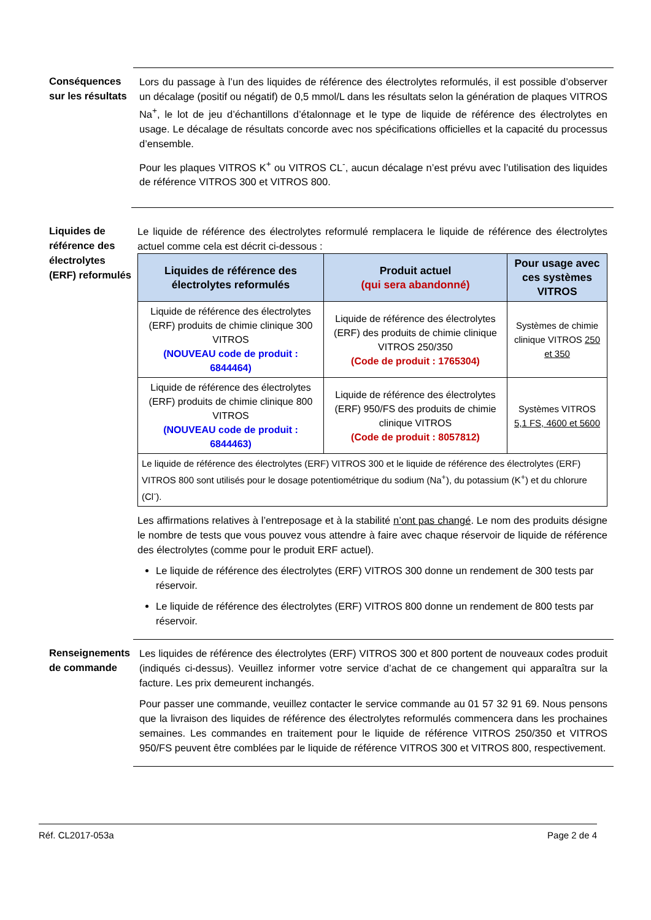Conséquences sur les résultats
Lors du passage à l’un des liquides de référence des électrolytes reformulés, il est possible d’observer un décalage (positif ou négatif) de 0,5 mmol/L dans les résultats selon la génération de plaques VITROS Na<sup>+</sup>, le lot de jeu d’échantillons d’étalonnage et le type de liquide de référence des électrolytes en usage. Le décalage de résultats concorde avec nos spécifications officielles et la capacité du processus d’ensemble.
Pour les plaques VITROS K<sup>+</sup> ou VITROS CL<sup>-</sup>, aucun décalage n’est prévu avec l’utilisation des liquides de référence VITROS 300 et VITROS 800.
Liquides de référence des électrolytes (ERF) reformulés
Le liquide de référence des électrolytes reformulé remplacera le liquide de référence des électrolytes actuel comme cela est décrit ci-dessous :
| Liquides de référence des électrolytes reformulés | Produit actuel (qui sera abandonné) | Pour usage avec ces systèmes VITROS |
| --- | --- | --- |
| Liquide de référence des électrolytes (ERF) produits de chimie clinique 300 VITROS (NOUVEAU code de produit : 6844464) | Liquide de référence des électrolytes (ERF) des produits de chimie clinique VITROS 250/350 (Code de produit : 1765304) | Systèmes de chimie clinique VITROS 250 et 350 |
| Liquide de référence des électrolytes (ERF) produits de chimie clinique 800 VITROS (NOUVEAU code de produit : 6844463) | Liquide de référence des électrolytes (ERF) 950/FS des produits de chimie clinique VITROS (Code de produit : 8057812) | Systèmes VITROS 5,1 FS, 4600 et 5600 |
| Le liquide de référence des électrolytes (ERF) VITROS 300 et le liquide de référence des électrolytes (ERF) VITROS 800 sont utilisés pour le dosage potentiométrique du sodium (Na<sup>+</sup>), du potassium (K<sup>+</sup>) et du chlorure (Cl<sup>-</sup>). | | |
Les affirmations relatives à l’entreposage et à la stabilité n’ont pas changé. Le nom des produits désigne le nombre de tests que vous pouvez vous attendre à faire avec chaque réservoir de liquide de référence des électrolytes (comme pour le produit ERF actuel).
Le liquide de référence des électrolytes (ERF) VITROS 300 donne un rendement de 300 tests par réservoir.
Le liquide de référence des électrolytes (ERF) VITROS 800 donne un rendement de 800 tests par réservoir.
Renseignements de commande
Les liquides de référence des électrolytes (ERF) VITROS 300 et 800 portent de nouveaux codes produit (indiqués ci-dessus). Veuillez informer votre service d’achat de ce changement qui apparaîtra sur la facture. Les prix demeurent inchangés.
Pour passer une commande, veuillez contacter le service commande au 01 57 32 91 69. Nous pensons que la livraison des liquides de référence des électrolytes reformulés commencera dans les prochaines semaines. Les commandes en traitement pour le liquide de référence VITROS 250/350 et VITROS 950/FS peuvent être comblées par le liquide de référence VITROS 300 et VITROS 800, respectivement.
Réf. CL2017-053a Page 2 de 4